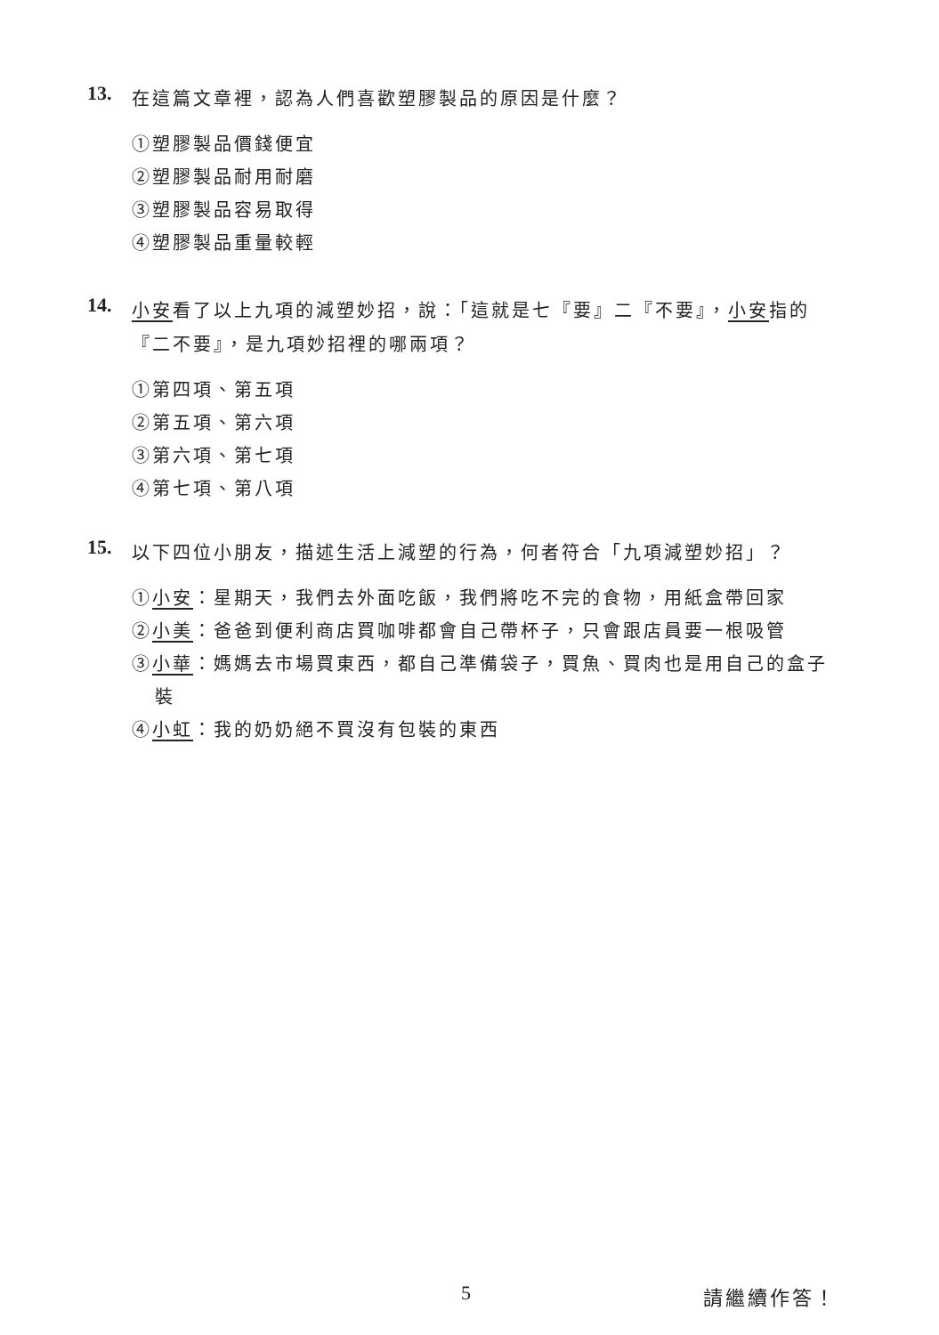13. 在這篇文章裡，認為人們喜歡塑膠製品的原因是什麼？
①塑膠製品價錢便宜
②塑膠製品耐用耐磨
③塑膠製品容易取得
④塑膠製品重量較輕
14. 小安看了以上九項的減塑妙招，說：「這就是七『要』二『不要』，小安指的『二不要』，是九項妙招裡的哪兩項？
①第四項、第五項
②第五項、第六項
③第六項、第七項
④第七項、第八項
15. 以下四位小朋友，描述生活上減塑的行為，何者符合「九項減塑妙招」？
①小安：星期天，我們去外面吃飯，我們將吃不完的食物，用紙盒帶回家
②小美：爸爸到便利商店買咖啡都會自己帶杯子，只會跟店員要一根吸管
③小華：媽媽去市場買東西，都自己準備袋子，買魚、買肉也是用自己的盒子裝
④小虹：我的奶奶絕不買沒有包裝的東西
5 請繼續作答！